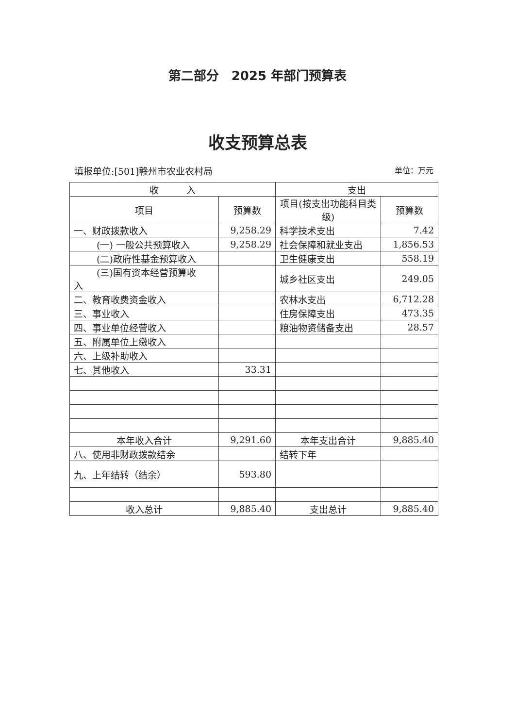第二部分　2025 年部门预算表
收支预算总表
填报单位:[501]赣州市农业农村局 单位：万元
| 收 入 | | 支出 | |
| --- | --- | --- | --- |
| 项目 | 预算数 | 项目(按支出功能科目类级) | 预算数 |
| 一、财政拨款收入 | 9,258.29 | 科学技术支出 | 7.42 |
| (一) 一般公共预算收入 | 9,258.29 | 社会保障和就业支出 | 1,856.53 |
| (二)政府性基金预算收入 | | 卫生健康支出 | 558.19 |
| (三)国有资本经营预算收 入 | | 城乡社区支出 | 249.05 |
| 二、教育收费资金收入 | | 农林水支出 | 6,712.28 |
| 三、事业收入 | | 住房保障支出 | 473.35 |
| 四、事业单位经营收入 | | 粮油物资储备支出 | 28.57 |
| 五、附属单位上缴收入 | | | |
| 六、上级补助收入 | | | |
| 七、其他收入 | 33.31 | | |
| 本年收入合计 | 9,291.60 | 本年支出合计 | 9,885.40 |
| 八、使用非财政拨款结余 | | 结转下年 | |
| 九、上年结转（结余） | 593.80 | | |
| 收入总计 | 9,885.40 | 支出总计 | 9,885.40 |